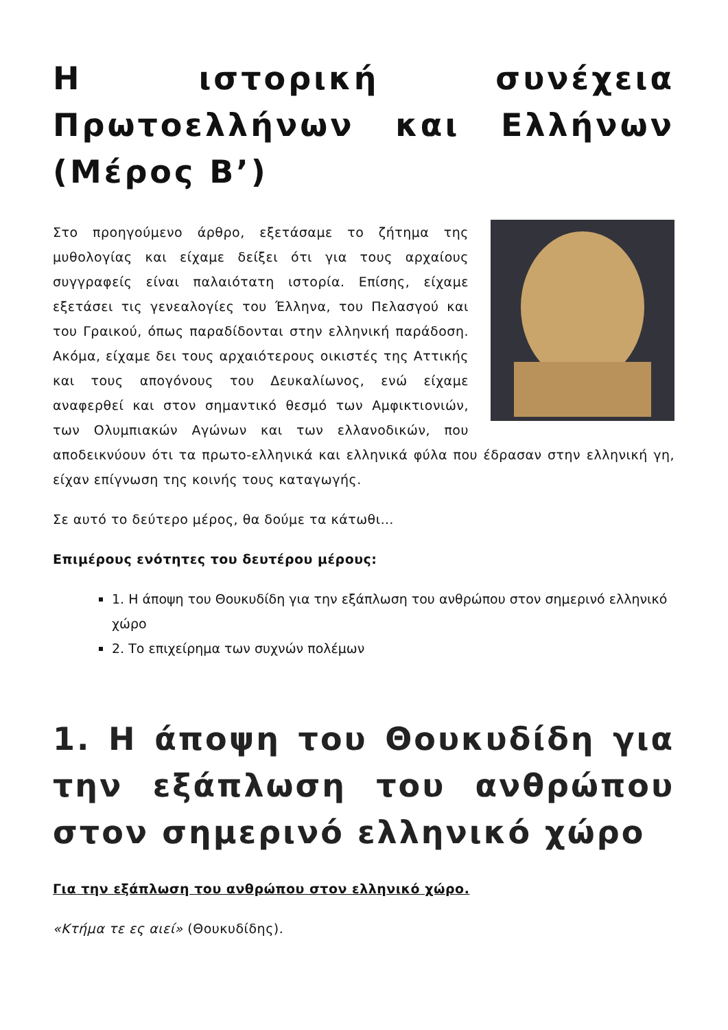Η ιστορική συνέχεια Πρωτοελλήνων και Ελλήνων (Μέρος Β’)
Στο προηγούμενο άρθρο, εξετάσαμε το ζήτημα της μυθολογίας και είχαμε δείξει ότι για τους αρχαίους συγγραφείς είναι παλαιότατη ιστορία. Επίσης, είχαμε εξετάσει τις γενεαλογίες του Έλληνα, του Πελασγού και του Γραικού, όπως παραδίδονται στην ελληνική παράδοση. Ακόμα, είχαμε δει τους αρχαιότερους οικιστές της Αττικής και τους απογόνους του Δευκαλίωνος, ενώ είχαμε αναφερθεί και στον σημαντικό θεσμό των Αμφικτιονιών, των Ολυμπιακών Αγώνων και των ελλανοδικών, που αποδεικνύουν ότι τα πρωτο-ελληνικά και ελληνικά φύλα που έδρασαν στην ελληνική γη, είχαν επίγνωση της κοινής τους καταγωγής.
Σε αυτό το δεύτερο μέρος, θα δούμε τα κάτωθι…
Επιμέρους ενότητες του δευτέρου μέρους:
1. Η άποψη του Θουκυδίδη για την εξάπλωση του ανθρώπου στον σημερινό ελληνικό χώρο
2. Το επιχείρημα των συχνών πολέμων
1. Η άποψη του Θουκυδίδη για την εξάπλωση του ανθρώπου στον σημερινό ελληνικό χώρο
Για την εξάπλωση του ανθρώπου στον ελληνικό χώρο.
«Κτήμα τε ες αιεί» (Θουκυδίδης).